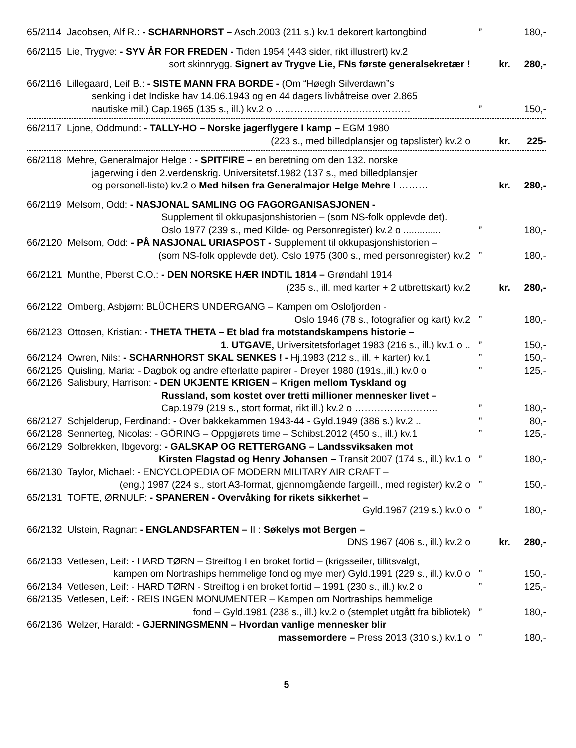65/2114 Jacobsen, Alf R.: - SCHARNHORST – Asch.2003 (211 s.) kv.1 dekorert kartongbind” 180,-
66/2115 Lie, Trygve: - SYV ÅR FOR FREDEN - Tiden 1954 (443 sider, rikt illustrert) kv.2 sort skinnrygg. Signert av Trygve Lie, FNs første generalsekretær ! kr. 280,-
66/2116 Lillegaard, Leif B.: - SISTE MANN FRA BORDE - (Om “Høegh Silverdawn”s senking i det Indiske hav 14.06.1943 og en 44 dagers livbåtreise over 2.865 nautiske mil.) Cap.1965 (135 s., ill.) kv.2 o ……………………………………” 150,-
66/2117 Ljone, Oddmund: - TALLY-HO – Norske jagerflygere I kamp – EGM 1980 (223 s., med billedplansjer og tapslister) kv.2 o kr. 225-
66/2118 Mehre, Generalmajor Helge : - SPITFIRE – en beretning om den 132. norske jagerwing i den 2.verdenskrig. Universitetsf.1982 (137 s., med billedplansjer og personell-liste) kv.2 o Med hilsen fra Generalmajor Helge Mehre ! ……… kr. 280,-
66/2119 Melsom, Odd: - NASJONAL SAMLING OG FAGORGANISASJONEN - Supplement til okkupasjonshistorien – (som NS-folk opplevde det). Oslo 1977 (239 s., med Kilde- og Personregister) kv.2 o ..............” 180,- 66/2120 Melsom, Odd: - PÅ NASJONAL URIASPOST - Supplement til okkupasjonshistorien – (som NS-folk opplevde det). Oslo 1975 (300 s., med personregister) kv.2” 180,-
66/2121 Munthe, Pberst C.O.: - DEN NORSKE HÆR INDTIL 1814 – Grøndahl 1914 (235 s., ill. med karter + 2 utbrettskart) kv.2 kr. 280,-
66/2122 Omberg, Asbjørn: BLÜCHERS UNDERGANG – Kampen om Oslofjorden - Oslo 1946 (78 s., fotografier og kart) kv.2” 180,- 66/2123 Ottosen, Kristian: - THETA THETA – Et blad fra motstandskampens historie – 1. UTGAVE, Universitetsforlaget 1983 (216 s., ill.) kv.1 o ..” 150,- 66/2124 Owren, Nils: - SCHARNHORST SKAL SENKES ! - Hj.1983 (212 s., ill. + karter) kv.1” 150,- 66/2125 Quisling, Maria: - Dagbok og andre efterlatte papirer - Dreyer 1980 (191s.,ill.) kv.0 o " 125,- 66/2126 Salisbury, Harrison: - DEN UKJENTE KRIGEN – Krigen mellom Tyskland og Russland, som kostet over tretti millioner mennesker livet – Cap.1979 (219 s., stort format, rikt ill.) kv.2 o ……………………..” 180,- 66/2127 Schjelderup, Ferdinand: - Over bakkekammen 1943-44 - Gyld.1949 (386 s.) kv.2 .. " 80,- 66/2128 Sennerteg, Nicolas: - GÖRING – Oppgjørets time – Schibst.2012 (450 s., ill.) kv.1” 125,- 66/2129 Solbrekken, Ibgevorg: - GALSKAP OG RETTERGANG – Landssviksaken mot Kirsten Flagstad og Henry Johansen – Transit 2007 (174 s., ill.) kv.1 o” 180,- 66/2130 Taylor, Michael: - ENCYCLOPEDIA OF MODERN MILITARY AIR CRAFT – (eng.) 1987 (224 s., stort A3-format, gjennomgående fargeill., med register) kv.2 o” 150,- 65/2131 TOFTE, ØRNULF: - SPANEREN - Overvåking for rikets sikkerhet – Gyld.1967 (219 s.) kv.0 o” 180,-
66/2132 Ulstein, Ragnar: - ENGLANDSFARTEN – II : Søkelys mot Bergen – DNS 1967 (406 s., ill.) kv.2 o kr. 280,-
66/2133 Vetlesen, Leif: - HARD TØRN – Streiftog I en broket fortid – (krigsseiler, tillitsvalgt, kampen om Nortraships hemmelige fond og mye mer) Gyld.1991 (229 s., ill.) kv.0 o " 150,- 66/2134 Vetlesen, Leif: - HARD TØRN - Streiftog i en broket fortid – 1991 (230 s., ill.) kv.2 o” 125,- 66/2135 Vetlesen, Leif: - REIS INGEN MONUMENTER – Kampen om Nortraships hemmelige fond – Gyld.1981 (238 s., ill.) kv.2 o (stemplet utgått fra bibliotek)” 180,- 66/2136 Welzer, Harald: - GJERNINGSMENN – Hvordan vanlige mennesker blir massemordere – Press 2013 (310 s.) kv.1 o” 180,-
5